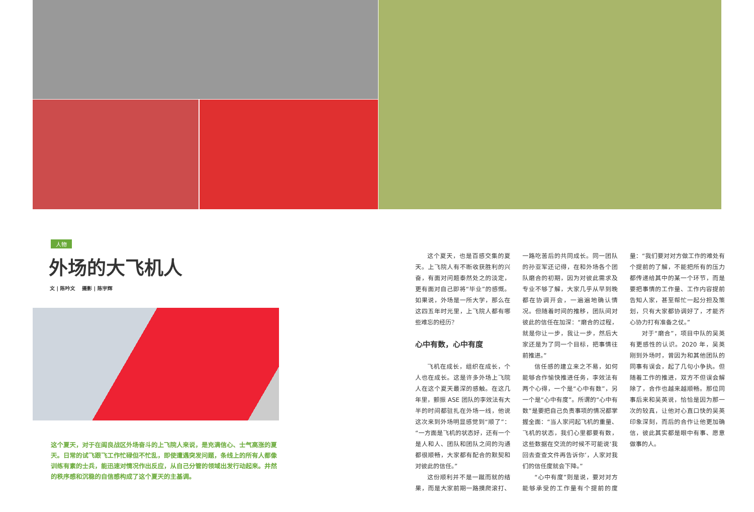人物
外场的大飞机人
文 | 陈吟文　 摄影 | 陈宇辉
这个夏天，对于在阎良战区外场奋斗的上飞院人来说，是充满信心、士气高涨的夏天。日常的试飞跟飞工作忙碌但不忙乱，即使遭遇突发问题，条线上的所有人都像训练有素的士兵，能迅速对情况作出反应，从自己分管的领域出发行动起来。井然的秩序感和沉稳的自信感构成了这个夏天的主基调。
这个夏天，也是百感交集的夏天。上飞院人有不断收获胜利的兴奋，有面对问题泰然处之的淡定，更有面对自己即将“毕业”的感慨。如果说，外场是一所大学，那么在这四五年时光里，上飞院人都有哪些难忘的经历？
心中有数，心中有度
飞机在成长，组织在成长，个人也在成长。这是许多外场上飞院人在这个夏天最深的感触。在这几年里，颤振 ASE 团队的李效法有大半的时间都驻扎在外场一线，他说这次来到外场明显感觉到“顺了”：“一方面是飞机的状态好，还有一个是人和人、团队和团队之间的沟通都很顺畅，大家都有配合的默契和对彼此的信任。”
这份顺利并不是一蹴而就的结果，而是大家前期一路摸爬滚打、一路吃苦后的共同成长。同一团队的孙亚军还记得，在和外场各个团队磨合的初期，因为对彼此需求及专业不够了解，大家几乎从早到晚都在协调开会，一遍遍地确认情况。但随着时间的推移，团队间对彼此的信任在加深：“磨合的过程，就是你让一步，我让一步，然后大家还是为了同一个目标，把事情往前推进。”
信任感的建立来之不易，如何能够合作愉快推进任务，李效法有两个心得，一个是“心中有数”，另一个是“心中有度”。所谓的“心中有数”是要把自己负责事项的情况都掌握全面：“当人家问起飞机的重量、飞机的状态，我们心里都要有数，这些数据在交流的时候不可能说‘我回去查查文件再告诉你’，人家对我们的信任度就会下降。”
“心中有度”则是说，要对对方能够承受的工作量有个提前的度量：“我们要对对方做工作的难处有个提前的了解，不能把所有的压力都传递给其中的某一个环节，而是要把事情的工作量、工作内容提前告知人家，甚至帮忙一起分担及策划，只有大家都协调好了，才能齐心协力打有准备之仗。”
对于“磨合”，项目中队的吴英有更感性的认识。2020 年，吴英刚到外场时，曾因为和其他团队的同事有误会，起了几句小争执。但随着工作的推进，双方不但误会解除了，合作也越来越顺畅。那位同事后来和吴英说，恰恰是因为那一次的较真，让他对心直口快的吴英印象深刻，而后的合作让他更加确信，彼此其实都是眼中有事、愿意做事的人。